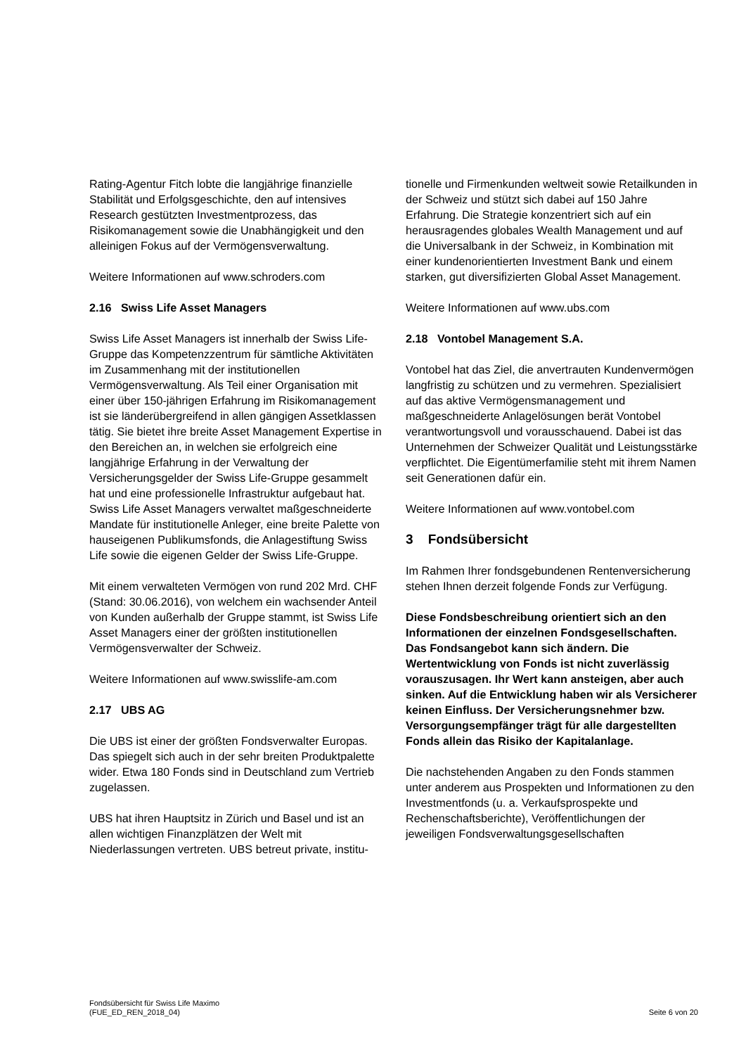Rating-Agentur Fitch lobte die langjährige finanzielle Stabilität und Erfolgsgeschichte, den auf intensives Research gestützten Investmentprozess, das Risikomanagement sowie die Unabhängigkeit und den alleinigen Fokus auf der Vermögensverwaltung.
Weitere Informationen auf www.schroders.com
2.16 Swiss Life Asset Managers
Swiss Life Asset Managers ist innerhalb der Swiss Life-Gruppe das Kompetenzzentrum für sämtliche Aktivitäten im Zusammenhang mit der institutionellen Vermögensverwaltung. Als Teil einer Organisation mit einer über 150-jährigen Erfahrung im Risikomanagement ist sie länderübergreifend in allen gängigen Assetklassen tätig. Sie bietet ihre breite Asset Management Expertise in den Bereichen an, in welchen sie erfolgreich eine langjährige Erfahrung in der Verwaltung der Versicherungsgelder der Swiss Life-Gruppe gesammelt hat und eine professionelle Infrastruktur aufgebaut hat. Swiss Life Asset Managers verwaltet maßgeschneiderte Mandate für institutionelle Anleger, eine breite Palette von hauseigenen Publikumsfonds, die Anlagestiftung Swiss Life sowie die eigenen Gelder der Swiss Life-Gruppe.
Mit einem verwalteten Vermögen von rund 202 Mrd. CHF (Stand: 30.06.2016), von welchem ein wachsender Anteil von Kunden außerhalb der Gruppe stammt, ist Swiss Life Asset Managers einer der größten institutionellen Vermögensverwalter der Schweiz.
Weitere Informationen auf www.swisslife-am.com
2.17 UBS AG
Die UBS ist einer der größten Fondsverwalter Europas. Das spiegelt sich auch in der sehr breiten Produktpalette wider. Etwa 180 Fonds sind in Deutschland zum Vertrieb zugelassen.
UBS hat ihren Hauptsitz in Zürich und Basel und ist an allen wichtigen Finanzplätzen der Welt mit Niederlassungen vertreten. UBS betreut private, institu-
tionelle und Firmenkunden weltweit sowie Retailkunden in der Schweiz und stützt sich dabei auf 150 Jahre Erfahrung. Die Strategie konzentriert sich auf ein herausragendes globales Wealth Management und auf die Universalbank in der Schweiz, in Kombination mit einer kundenorientierten Investment Bank und einem starken, gut diversifizierten Global Asset Management.
Weitere Informationen auf www.ubs.com
2.18 Vontobel Management S.A.
Vontobel hat das Ziel, die anvertrauten Kundenvermögen langfristig zu schützen und zu vermehren. Spezialisiert auf das aktive Vermögensmanagement und maßgeschneiderte Anlagelösungen berät Vontobel verantwortungsvoll und vorausschauend. Dabei ist das Unternehmen der Schweizer Qualität und Leistungsstärke verpflichtet. Die Eigentümerfamilie steht mit ihrem Namen seit Generationen dafür ein.
Weitere Informationen auf www.vontobel.com
3 Fondsübersicht
Im Rahmen Ihrer fondsgebundenen Rentenversicherung stehen Ihnen derzeit folgende Fonds zur Verfügung.
Diese Fondsbeschreibung orientiert sich an den Informationen der einzelnen Fondsgesellschaften. Das Fondsangebot kann sich ändern. Die Wertentwicklung von Fonds ist nicht zuverlässig vorauszusagen. Ihr Wert kann ansteigen, aber auch sinken. Auf die Entwicklung haben wir als Versicherer keinen Einfluss. Der Versicherungsnehmer bzw. Versorgungsempfänger trägt für alle dargestellten Fonds allein das Risiko der Kapitalanlage.
Die nachstehenden Angaben zu den Fonds stammen unter anderem aus Prospekten und Informationen zu den Investmentfonds (u. a. Verkaufsprospekte und Rechenschaftsberichte), Veröffentlichungen der jeweiligen Fondsverwaltungsgesellschaften
Fondsübersicht für Swiss Life Maximo
(FUE_ED_REN_2018_04)
Seite 6 von 20